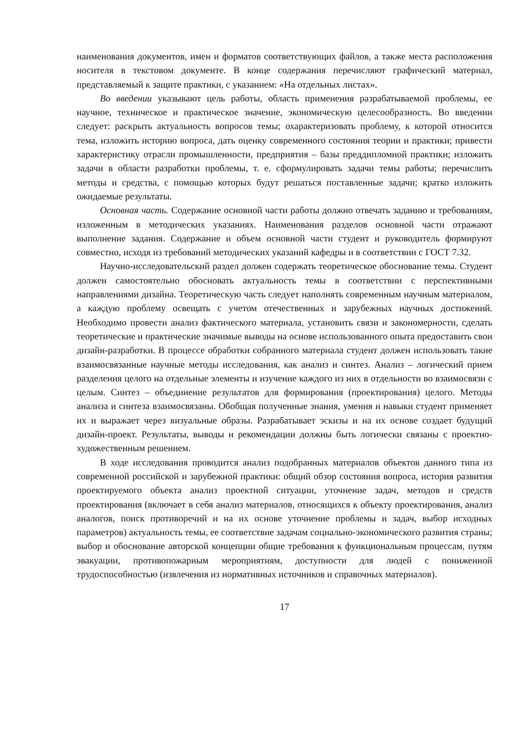наименования документов, имен и форматов соответствующих файлов, а также места расположения носителя в текстовом документе. В конце содержания перечисляют графический материал, представляемый к защите практики, с указанием: «На отдельных листах».
Во введении указывают цель работы, область применения разрабатываемой проблемы, ее научное, техническое и практическое значение, экономическую целесообразность. Во введении следует: раскрыть актуальность вопросов темы; охарактеризовать проблему, к которой относится тема, изложить историю вопроса, дать оценку современного состояния теории и практики; привести характеристику отрасли промышленности, предприятия – базы преддипломной практики; изложить задачи в области разработки проблемы, т. е. сформулировать задачи темы работы; перечислить методы и средства, с помощью которых будут решаться поставленные задачи; кратко изложить ожидаемые результаты.
Основная часть. Содержание основной части работы должно отвечать заданию и требованиям, изложенным в методических указаниях. Наименования разделов основной части отражают выполнение задания. Содержание и объем основной части студент и руководитель формируют совместно, исходя из требований методических указаний кафедры и в соответствии с ГОСТ 7.32.
Научно-исследовательский раздел должен содержать теоретическое обоснование темы. Студент должен самостоятельно обосновать актуальность темы в соответствии с перспективными направлениями дизайна. Теоретическую часть следует наполнять современным научным материалом, а каждую проблему освещать с учетом отечественных и зарубежных научных достижений. Необходимо провести анализ фактического материала, установить связи и закономерности, сделать теоретические и практические значимые выводы на основе использованного опыта предоставить свои дизайн-разработки. В процессе обработки собранного материала студент должен использовать такие взаимосвязанные научные методы исследования, как анализ и синтез. Анализ – логический прием разделения целого на отдельные элементы и изучение каждого из них в отдельности во взаимосвязи с целым. Синтез – объединение результатов для формирования (проектирования) целого. Методы анализа и синтеза взаимосвязаны. Обобщая полученные знания, умения и навыки студент применяет их и выражает через визуальные образы. Разрабатывает эскизы и на их основе создает будущий дизайн-проект. Результаты, выводы и рекомендации должны быть логически связаны с проектно-художественным решением.
В ходе исследования проводится анализ подобранных материалов объектов данного типа из современной российской и зарубежной практики: общий обзор состояния вопроса, история развития проектируемого объекта анализ проектной ситуации, уточнение задач, методов и средств проектирования (включает в себя анализ материалов, относящихся к объекту проектирования, анализ аналогов, поиск противоречий и на их основе уточнение проблемы и задач, выбор исходных параметров) актуальность темы, ее соответствие задачам социально-экономического развития страны; выбор и обоснование авторской концепции общие требования к функциональным процессам, путям эвакуации, противопожарным мероприятиям, доступности для людей с пониженной трудоспособностью (извлечения из нормативных источников и справочных материалов).
17